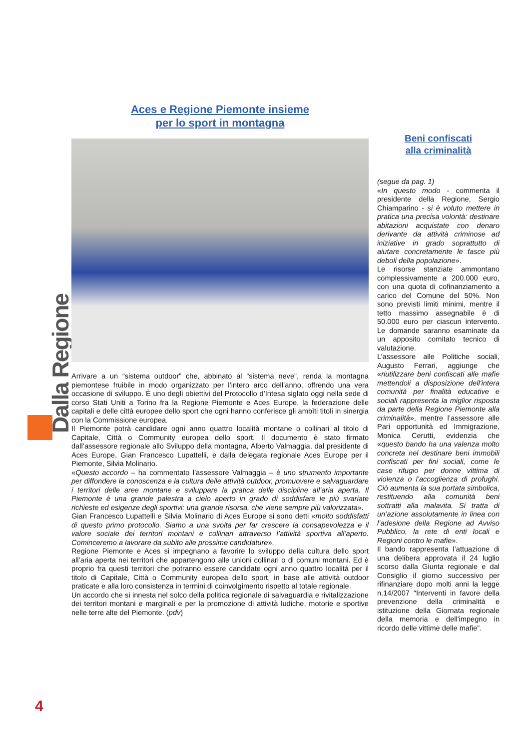Dalla Regione
Aces e Regione Piemonte insieme
per lo sport in montagna
Arrivare a un “sistema outdoor” che, abbinato al “sistema neve”, renda la montagna piemontese fruibile in modo organizzato per l’intero arco dell’anno, offrendo una vera occasione di sviluppo. È uno degli obiettivi del Protocollo d’Intesa siglato oggi nella sede di corso Stati Uniti a Torino fra la Regione Piemonte e Aces Europe, la federazione delle capitali e delle città europee dello sport che ogni hanno conferisce gli ambìti titoli in sinergia con la Commissione europea.
Il Piemonte potrà candidare ogni anno quattro località montane o collinari al titolo di Capitale, Città o Community europea dello sport. Il documento è stato firmato dall’assessore regionale allo Sviluppo della montagna, Alberto Valmaggia, dal presidente di Aces Europe, Gian Francesco Lupattelli, e dalla delegata regionale Aces Europe per il Piemonte, Silvia Molinario.
«Questo accordo – ha commentato l’assessore Valmaggia – è uno strumento importante per diffondere la conoscenza e la cultura delle attività outdoor, promuovere e salvaguardare i territori delle aree montane e sviluppare la pratica delle discipline all’aria aperta. Il Piemonte è una grande palestra a cielo aperto in grado di soddisfare le più svariate richieste ed esigenze degli sportivi: una grande risorsa, che viene sempre più valorizzata».
Gian Francesco Lupattelli e Silvia Molinario di Aces Europe si sono detti «molto soddisfatti di questo primo protocollo. Siamo a una svolta per far crescere la consapevolezza e il valore sociale dei territori montani e collinari attraverso l’attività sportiva all’aperto. Cominceremo a lavorare da subito alle prossime candidature».
Regione Piemonte e Aces si impegnano a favorire lo sviluppo della cultura dello sport all’aria aperta nei territori che appartengono alle unioni collinari o di comuni montani. Ed è proprio fra questi territori che potranno essere candidate ogni anno quattro località per il titolo di Capitale, Città o Community europea dello sport, in base alle attività outdoor praticate e alla loro consistenza in termini di coinvolgimento rispetto al totale regionale.
Un accordo che si innesta nel solco della politica regionale di salvaguardia e rivitalizzazione dei territori montani e marginali e per la promozione di attività ludiche, motorie e sportive nelle terre alte del Piemonte. (pdv)
Beni confiscati
alla criminalità
(segue da pag. 1)
«In questo modo - commenta il presidente della Regione, Sergio Chiamparino - si è voluto mettere in pratica una precisa volontà: destinare abitazioni acquistate con denaro derivante da attività criminose ad iniziative in grado soprattutto di aiutare concretamente le fasce più deboli della popolazione».
Le risorse stanziate ammontano complessivamente a 200.000 euro, con una quota di cofinanziamento a carico del Comune del 50%. Non sono previsti limiti minimi, mentre il tetto massimo assegnabile è di 50.000 euro per ciascun intervento. Le domande saranno esaminate da un apposito comitato tecnico di valutazione.
L’assessore alle Politiche sociali, Augusto Ferrari, aggiunge che «riutilizzare beni confiscati alle mafie mettendoli a disposizione dell'intera comunità per finalità educative e sociali rappresenta la miglior risposta da parte della Regione Piemonte alla criminalità», mentre l’assessore alle Pari opportunità ed Immigrazione, Monica Cerutti, evidenzia che «questo bando ha una valenza molto concreta nel destinare beni immobili confiscati per fini sociali, come le case rifugio per donne vittima di violenza o l’accoglienza di profughi. Ciò aumenta la sua portata simbolica, restituendo alla comunità beni sottratti alla malavita. Si tratta di un’azione assolutamente in linea con l’adesione della Regione ad Avviso Pubblico, la rete di enti locali e Regioni contro le mafie».
Il bando rappresenta l’attuazione di una delibera approvata il 24 luglio scorso dalla Giunta regionale e dal Consiglio il giorno successivo per rifinanziare dopo molti anni la legge n.14/2007 “Interventi in favore della prevenzione della criminalità e istituzione della Giornata regionale della memoria e dell'impegno in ricordo delle vittime delle mafie”.
4